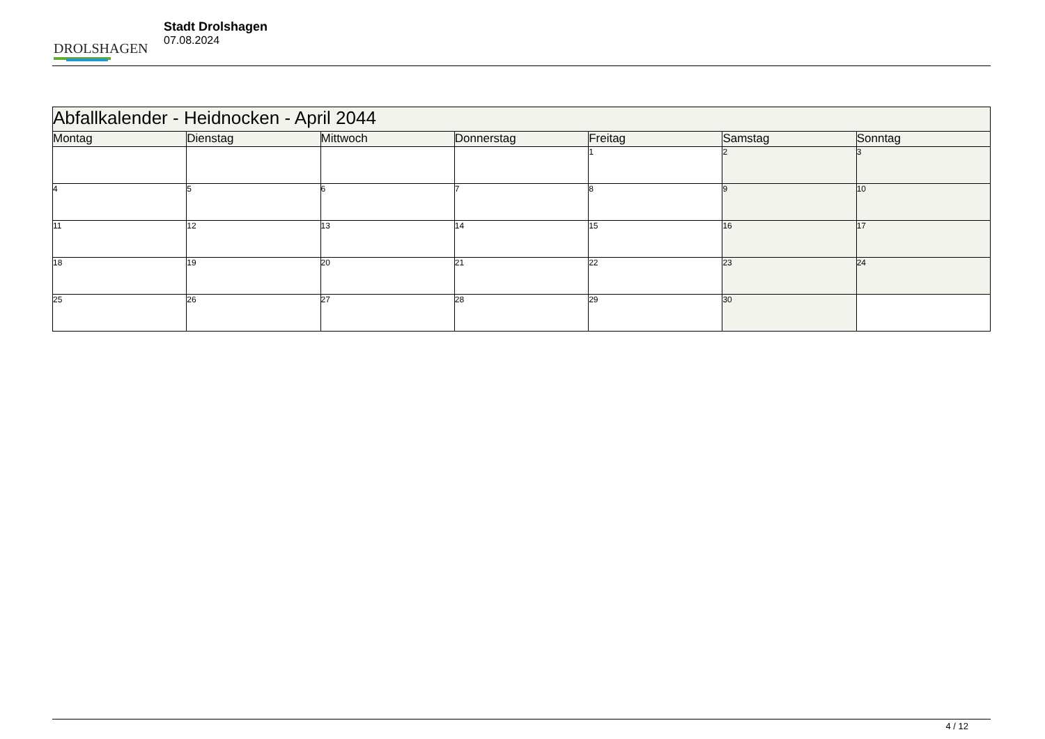DROLSHAGEN
Stadt Drolshagen
07.08.2024
| Abfallkalender - Heidnocken - April 2044 | | | | | | |
| --- | --- | --- | --- | --- | --- | --- |
| Montag | Dienstag | Mittwoch | Donnerstag | Freitag | Samstag | Sonntag |
| | | | | 1 | 2 | 3 |
| 4 | 5 | 6 | 7 | 8 | 9 | 10 |
| 11 | 12 | 13 | 14 | 15 | 16 | 17 |
| 18 | 19 | 20 | 21 | 22 | 23 | 24 |
| 25 | 26 | 27 | 28 | 29 | 30 | |
4 / 12